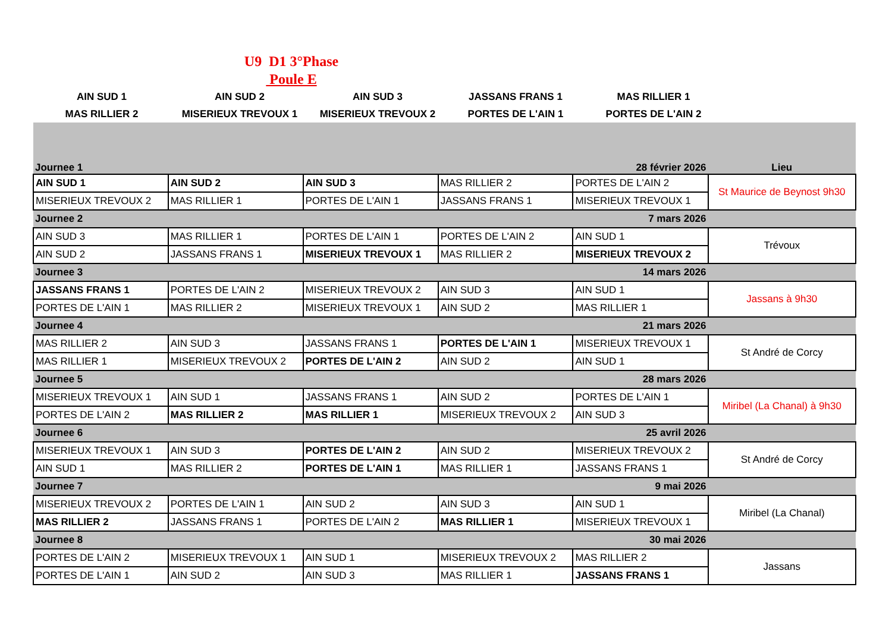U9 D1 3°Phase
Poule E
AIN SUD 1
AIN SUD 2
AIN SUD 3
JASSANS FRANS 1
MAS RILLIER 1
MAS RILLIER 2
MISERIEUX TREVOUX 1
MISERIEUX TREVOUX 2
PORTES DE L'AIN 1
PORTES DE L'AIN 2
| Journee 1 28 février 2026 | | | | | Lieu |
| AIN SUD 1 | AIN SUD 2 | AIN SUD 3 | MAS RILLIER 2 | PORTES DE L'AIN 2 | St Maurice de Beynost 9h30 |
| MISERIEUX TREVOUX 2 | MAS RILLIER 1 | PORTES DE L'AIN 1 | JASSANS FRANS 1 | MISERIEUX TREVOUX 1 | |
| Journee 2 7 mars 2026 | | | | | |
| AIN SUD 3 | MAS RILLIER 1 | PORTES DE L'AIN 1 | PORTES DE L'AIN 2 | AIN SUD 1 | Trévoux |
| AIN SUD 2 | JASSANS FRANS 1 | MISERIEUX TREVOUX 1 | MAS RILLIER 2 | MISERIEUX TREVOUX 2 | |
| Journee 3 14 mars 2026 | | | | | |
| JASSANS FRANS 1 | PORTES DE L'AIN 2 | MISERIEUX TREVOUX 2 | AIN SUD 3 | AIN SUD 1 | Jassans à 9h30 |
| PORTES DE L'AIN 1 | MAS RILLIER 2 | MISERIEUX TREVOUX 1 | AIN SUD 2 | MAS RILLIER 1 | |
| Journee 4 21 mars 2026 | | | | | |
| MAS RILLIER 2 | AIN SUD 3 | JASSANS FRANS 1 | PORTES DE L'AIN 1 | MISERIEUX TREVOUX 1 | St André de Corcy |
| MAS RILLIER 1 | MISERIEUX TREVOUX 2 | PORTES DE L'AIN 2 | AIN SUD 2 | AIN SUD 1 | |
| Journee 5 28 mars 2026 | | | | | |
| MISERIEUX TREVOUX 1 | AIN SUD 1 | JASSANS FRANS 1 | AIN SUD 2 | PORTES DE L'AIN 1 | Miribel (La Chanal) à 9h30 |
| PORTES DE L'AIN 2 | MAS RILLIER 2 | MAS RILLIER 1 | MISERIEUX TREVOUX 2 | AIN SUD 3 | |
| Journee 6 25 avril 2026 | | | | | |
| MISERIEUX TREVOUX 1 | AIN SUD 3 | PORTES DE L'AIN 2 | AIN SUD 2 | MISERIEUX TREVOUX 2 | St André de Corcy |
| AIN SUD 1 | MAS RILLIER 2 | PORTES DE L'AIN 1 | MAS RILLIER 1 | JASSANS FRANS 1 | |
| Journee 7 9 mai 2026 | | | | | |
| MISERIEUX TREVOUX 2 | PORTES DE L'AIN 1 | AIN SUD 2 | AIN SUD 3 | AIN SUD 1 | Miribel (La Chanal) |
| MAS RILLIER 2 | JASSANS FRANS 1 | PORTES DE L'AIN 2 | MAS RILLIER 1 | MISERIEUX TREVOUX 1 | |
| Journee 8 30 mai 2026 | | | | | |
| PORTES DE L'AIN 2 | MISERIEUX TREVOUX 1 | AIN SUD 1 | MISERIEUX TREVOUX 2 | MAS RILLIER 2 | Jassans |
| PORTES DE L'AIN 1 | AIN SUD 2 | AIN SUD 3 | MAS RILLIER 1 | JASSANS FRANS 1 | |